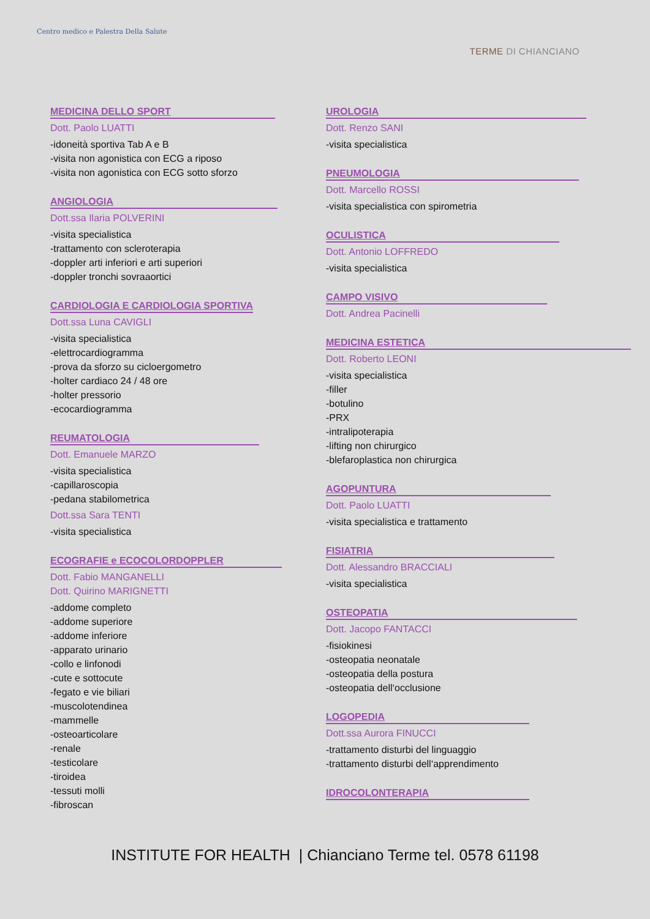Centro medico e Palestra Della Salute
TERME DI CHIANCIANO
MEDICINA DELLO SPORT
Dott. Paolo LUATTI
-idoneità sportiva Tab A e B
-visita non agonistica con ECG a riposo
-visita non agonistica con ECG sotto sforzo
ANGIOLOGIA
Dott.ssa Ilaria POLVERINI
-visita specialistica
-trattamento con scleroterapia
-doppler arti inferiori e arti superiori
-doppler tronchi sovraaortici
CARDIOLOGIA E CARDIOLOGIA SPORTIVA
Dott.ssa Luna CAVIGLI
-visita specialistica
-elettrocardiogramma
-prova da sforzo su cicloergometro
-holter cardiaco 24 / 48 ore
-holter pressorio
-ecocardiogramma
REUMATOLOGIA
Dott. Emanuele MARZO
-visita specialistica
-capillaroscopia
-pedana stabilometrica
Dott.ssa Sara TENTI
-visita specialistica
ECOGRAFIE e ECOCOLORDOPPLER
Dott. Fabio MANGANELLI
Dott. Quirino MARIGNETTI
-addome completo
-addome superiore
-addome inferiore
-apparato urinario
-collo e linfonodi
-cute e sottocute
-fegato e vie biliari
-muscolotendinea
-mammelle
-osteoarticolare
-renale
-testicolare
-tiroidea
-tessuti molli
-fibroscan
UROLOGIA
Dott. Renzo SANI
-visita specialistica
PNEUMOLOGIA
Dott. Marcello ROSSI
-visita specialistica con spirometria
OCULISTICA
Dott. Antonio LOFFREDO
-visita specialistica
CAMPO VISIVO
Dott. Andrea Pacinelli
MEDICINA ESTETICA
Dott. Roberto LEONI
-visita specialistica
-filler
-botulino
-PRX
-intralipoterapia
-lifting non chirurgico
-blefaroplastica non chirurgica
AGOPUNTURA
Dott. Paolo LUATTI
-visita specialistica e trattamento
FISIATRIA
Dott. Alessandro BRACCIALI
-visita specialistica
OSTEOPATIA
Dott. Jacopo FANTACCI
-fisiokinesi
-osteopatia neonatale
-osteopatia della postura
-osteopatia dell‘occlusione
LOGOPEDIA
Dott.ssa Aurora FINUCCI
-trattamento disturbi del linguaggio
-trattamento disturbi dell‘apprendimento
IDROCOLONTERAPIA
INSTITUTE FOR HEALTH | Chianciano Terme tel. 0578 61198